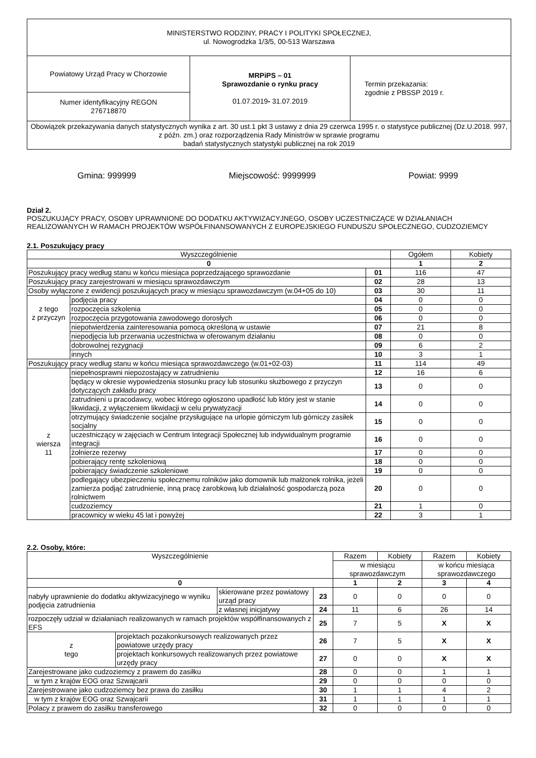| MINISTERSTWO RODZINY, PRACY I POLITYKI SPOŁECZNEJ, ul. Nowogrodzka 1/3/5, 00-513 Warszawa | | |
| Powiatowy Urząd Pracy w Chorzowie | MRPiPS – 01 Sprawozdanie o rynku pracy 01.07.2019 - 31.07.2019 | Termin przekazania: zgodnie z PBSSP 2019 r. |
| Numer identyfikacyjny REGON 276718870 | | |
| Obowiązek przekazywania danych statystycznych wynika z art. 30 ust.1 pkt 3 ustawy z dnia 29 czerwca 1995 r. o statystyce publicznej (Dz.U.2018. 997, z późn. zm.) oraz rozporządzenia Rady Ministrów w sprawie programu badań statystycznych statystyki publicznej na rok 2019 | | |
Gmina: 999999 Miejscowość: 9999999 Powiat: 9999
Dział 2.
POSZUKUJĄCY PRACY, OSOBY UPRAWNIONE DO DODATKU AKTYWIZACYJNEGO, OSOBY UCZESTNICZĄCE W DZIAŁANIACH REALIZOWANYCH W RAMACH PROJEKTÓW WSPÓŁFINANSOWANYCH Z EUROPEJSKIEGO FUNDUSZU SPOŁECZNEGO, CUDZOZIEMCY
2.1. Poszukujący pracy
| Wyszczególnienie | | | Ogółem | Kobiety |
| --- | --- | --- | --- | --- |
| 0 | | | 1 | 2 |
| Poszukujący pracy według stanu w końcu miesiąca poprzedzającego sprawozdanie | | 01 | 116 | 47 |
| Poszukujący pracy zarejestrowani w miesiącu sprawozdawczym | | 02 | 28 | 13 |
| Osoby wyłączone z ewidencji poszukujących pracy w miesiącu sprawozdawczym (w.04+05 do 10) | | 03 | 30 | 11 |
| z tego z przyczyn | podjęcia pracy | 04 | 0 | 0 |
| | rozpoczęcia szkolenia | 05 | 0 | 0 |
| | rozpoczęcia przygotowania zawodowego dorosłych | 06 | 0 | 0 |
| | niepotwierdzenia zainteresowania pomocą określoną w ustawie | 07 | 21 | 8 |
| | niepodjęcia lub przerwania uczestnictwa w oferowanym działaniu | 08 | 0 | 0 |
| | dobrowolnej rezygnacji | 09 | 6 | 2 |
| | innych | 10 | 3 | 1 |
| Poszukujący pracy według stanu w końcu miesiąca sprawozdawczego (w.01+02-03) | | 11 | 114 | 49 |
| z wiersza 11 | niepełnosprawni niepozostający w zatrudnieniu | 12 | 16 | 6 |
| | będący w okresie wypowiedzenia stosunku pracy lub stosunku służbowego z przyczyn dotyczących zakładu pracy | 13 | 0 | 0 |
| | zatrudnieni u pracodawcy, wobec którego ogłoszono upadłość lub który jest w stanie likwidacji, z wyłączeniem likwidacji w celu prywatyzacji | 14 | 0 | 0 |
| | otrzymujący świadczenie socjalne przysługujące na urlopie górniczym lub górniczy zasiłek socjalny | 15 | 0 | 0 |
| | uczestniczący w zajęciach w Centrum Integracji Społecznej lub indywidualnym programie integracji | 16 | 0 | 0 |
| | żołnierze rezerwy | 17 | 0 | 0 |
| | pobierający rentę szkoleniową | 18 | 0 | 0 |
| | pobierający świadczenie szkoleniowe | 19 | 0 | 0 |
| | podlegający ubezpieczeniu społecznemu rolników jako domownik lub małżonek rolnika, jeżeli zamierza podjąć zatrudnienie, inną pracę zarobkową lub działalność gospodarczą poza rolnictwem | 20 | 0 | 0 |
| | cudzoziemcy | 21 | 1 | 0 |
| | pracownicy w wieku 45 lat i powyżej | 22 | 3 | 1 |
2.2. Osoby, które:
| Wyszczególnienie | | | | Razem | Kobiety | Razem | Kobiety |
| --- | --- | --- | --- | --- | --- | --- | --- |
| | | | | w miesiącu sprawozdawczym | | w końcu miesiąca sprawozdawczego | |
| 0 | | | | 1 | 2 | 3 | 4 |
| nabyły uprawnienie do dodatku aktywizacyjnego w wyniku podjęcia zatrudnienia | | skierowane przez powiatowy urząd pracy | 23 | 0 | 0 | 0 | 0 |
| | | z własnej inicjatywy | 24 | 11 | 6 | 26 | 14 |
| rozpoczęły udział w działaniach realizowanych w ramach projektów współfinansowanych z EFS | | | 25 | 7 | 5 | X | X |
| z tego | projektach pozakonkursowych realizowanych przez powiatowe urzędy pracy | | 26 | 7 | 5 | X | X |
| | projektach konkursowych realizowanych przez powiatowe urzędy pracy | | 27 | 0 | 0 | X | X |
| Zarejestrowane jako cudzoziemcy z prawem do zasiłku | | | 28 | 0 | 0 | 1 | 1 |
| w tym z krajów EOG oraz Szwajcarii | | | 29 | 0 | 0 | 0 | 0 |
| Zarejestrowane jako cudzoziemcy bez prawa do zasiłku | | | 30 | 1 | 1 | 4 | 2 |
| w tym z krajów EOG oraz Szwajcarii | | | 31 | 1 | 1 | 1 | 1 |
| Polacy z prawem do zasiłku transferowego | | | 32 | 0 | 0 | 0 | 0 |